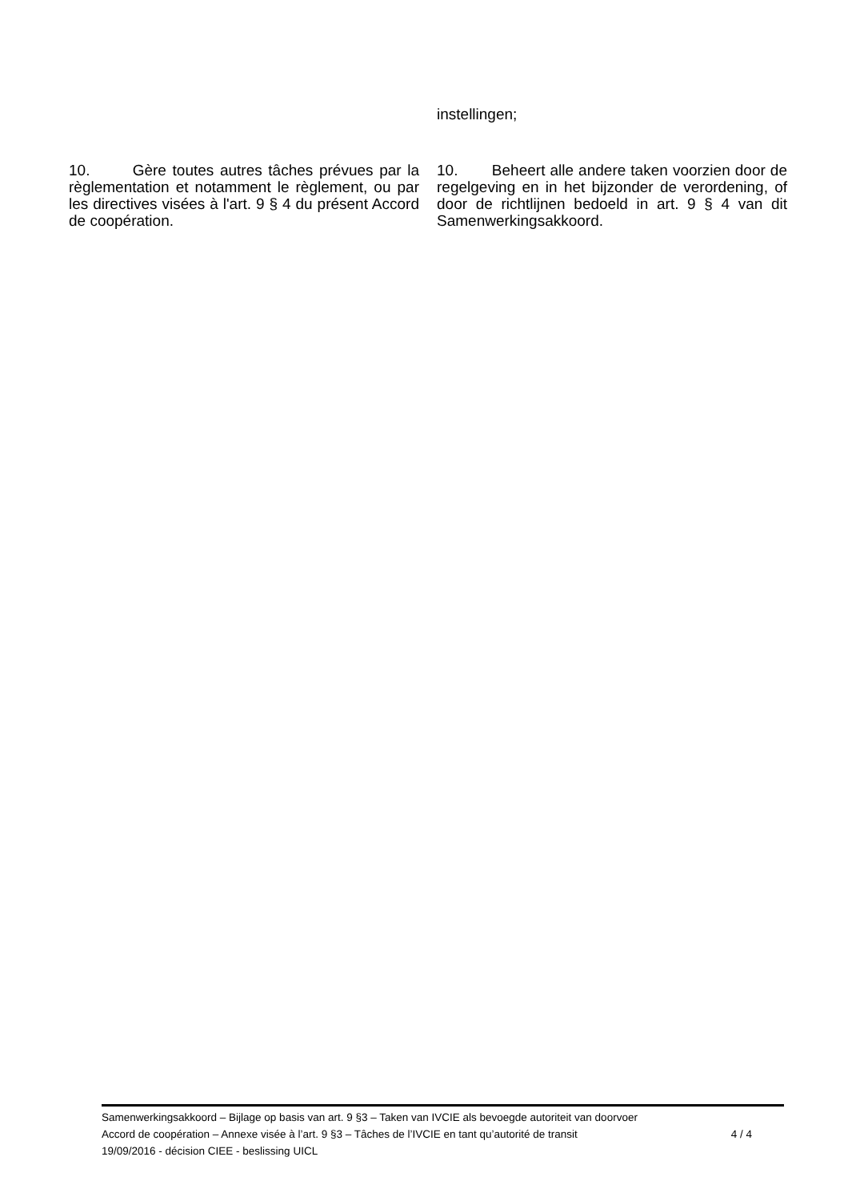instellingen;
10. Gère toutes autres tâches prévues par la règlementation et notamment le règlement, ou par les directives visées à l'art. 9 § 4 du présent Accord de coopération.
10. Beheert alle andere taken voorzien door de regelgeving en in het bijzonder de verordening, of door de richtlijnen bedoeld in art. 9 § 4 van dit Samenwerkingsakkoord.
Samenwerkingsakkoord – Bijlage op basis van art. 9 §3 – Taken van IVCIE als bevoegde autoriteit van doorvoer
Accord de coopération – Annexe visée à l’art. 9 §3 – Tâches de l’IVCIE en tant qu’autorité de transit 4 / 4
19/09/2016 - décision CIEE - beslissing UICL